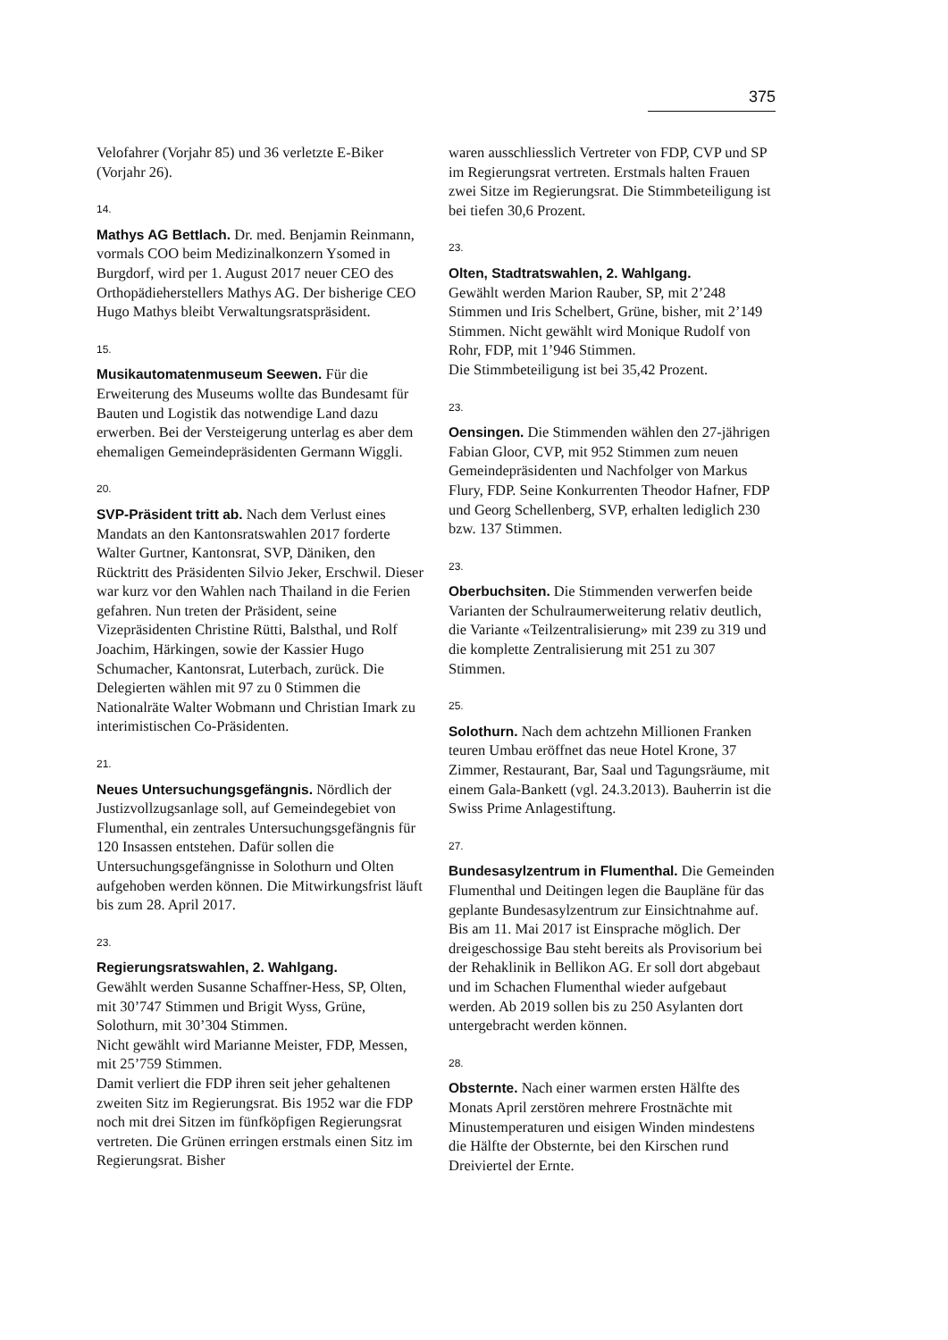375
Velofahrer (Vorjahr 85) und 36 verletzte E-Biker (Vorjahr 26).
14.
Mathys AG Bettlach. Dr. med. Benjamin Reinmann, vormals COO beim Medizinalkonzern Ysomed in Burgdorf, wird per 1. August 2017 neuer CEO des Orthopädieherstellers Mathys AG. Der bisherige CEO Hugo Mathys bleibt Verwaltungsratspräsident.
15.
Musikautomatenmuseum Seewen. Für die Erweiterung des Museums wollte das Bundesamt für Bauten und Logistik das notwendige Land dazu erwerben. Bei der Versteigerung unterlag es aber dem ehemaligen Gemeindepräsidenten Germann Wiggli.
20.
SVP-Präsident tritt ab. Nach dem Verlust eines Mandats an den Kantonsratswahlen 2017 forderte Walter Gurtner, Kantonsrat, SVP, Däniken, den Rücktritt des Präsidenten Silvio Jeker, Erschwil. Dieser war kurz vor den Wahlen nach Thailand in die Ferien gefahren. Nun treten der Präsident, seine Vizepräsidenten Christine Rütti, Balsthal, und Rolf Joachim, Härkingen, sowie der Kassier Hugo Schumacher, Kantonsrat, Luterbach, zurück. Die Delegierten wählen mit 97 zu 0 Stimmen die Nationalräte Walter Wobmann und Christian Imark zu interimistischen Co-Präsidenten.
21.
Neues Untersuchungsgefängnis. Nördlich der Justizvollzugsanlage soll, auf Gemeindegebiet von Flumenthal, ein zentrales Untersuchungsgefängnis für 120 Insassen entstehen. Dafür sollen die Untersuchungsgefängnisse in Solothurn und Olten aufgehoben werden können. Die Mitwirkungsfrist läuft bis zum 28. April 2017.
23.
Regierungsratswahlen, 2. Wahlgang.
Gewählt werden Susanne Schaffner-Hess, SP, Olten, mit 30’747 Stimmen und Brigit Wyss, Grüne, Solothurn, mit 30’304 Stimmen.
Nicht gewählt wird Marianne Meister, FDP, Messen, mit 25’759 Stimmen.
Damit verliert die FDP ihren seit jeher gehaltenen zweiten Sitz im Regierungsrat. Bis 1952 war die FDP noch mit drei Sitzen im fünfköpfigen Regierungsrat vertreten. Die Grünen erringen erstmals einen Sitz im Regierungsrat. Bisher
waren ausschliesslich Vertreter von FDP, CVP und SP im Regierungsrat vertreten. Erstmals halten Frauen zwei Sitze im Regierungsrat. Die Stimmbeteiligung ist bei tiefen 30,6 Prozent.
23.
Olten, Stadtratswahlen, 2. Wahlgang.
Gewählt werden Marion Rauber, SP, mit 2’248 Stimmen und Iris Schelbert, Grüne, bisher, mit 2’149 Stimmen. Nicht gewählt wird Monique Rudolf von Rohr, FDP, mit 1’946 Stimmen.
Die Stimmbeteiligung ist bei 35,42 Prozent.
23.
Oensingen. Die Stimmenden wählen den 27-jährigen Fabian Gloor, CVP, mit 952 Stimmen zum neuen Gemeindepräsidenten und Nachfolger von Markus Flury, FDP. Seine Konkurrenten Theodor Hafner, FDP und Georg Schellenberg, SVP, erhalten lediglich 230 bzw. 137 Stimmen.
23.
Oberbuchsiten. Die Stimmenden verwerfen beide Varianten der Schulraumerweiterung relativ deutlich, die Variante «Teilzentralisierung» mit 239 zu 319 und die komplette Zentralisierung mit 251 zu 307 Stimmen.
25.
Solothurn. Nach dem achtzehn Millionen Franken teuren Umbau eröffnet das neue Hotel Krone, 37 Zimmer, Restaurant, Bar, Saal und Tagungsräume, mit einem Gala-Bankett (vgl. 24.3.2013). Bauherrin ist die Swiss Prime Anlagestiftung.
27.
Bundesasylzentrum in Flumenthal. Die Gemeinden Flumenthal und Deitingen legen die Baupläne für das geplante Bundesasylzentrum zur Einsichtnahme auf. Bis am 11. Mai 2017 ist Einsprache möglich. Der dreigeschossige Bau steht bereits als Provisorium bei der Rehaklinik in Bellikon AG. Er soll dort abgebaut und im Schachen Flumenthal wieder aufgebaut werden. Ab 2019 sollen bis zu 250 Asylanten dort untergebracht werden können.
28.
Obsternte. Nach einer warmen ersten Hälfte des Monats April zerstören mehrere Frostnächte mit Minustemperaturen und eisigen Winden mindestens die Hälfte der Obsternte, bei den Kirschen rund Dreiviertel der Ernte.